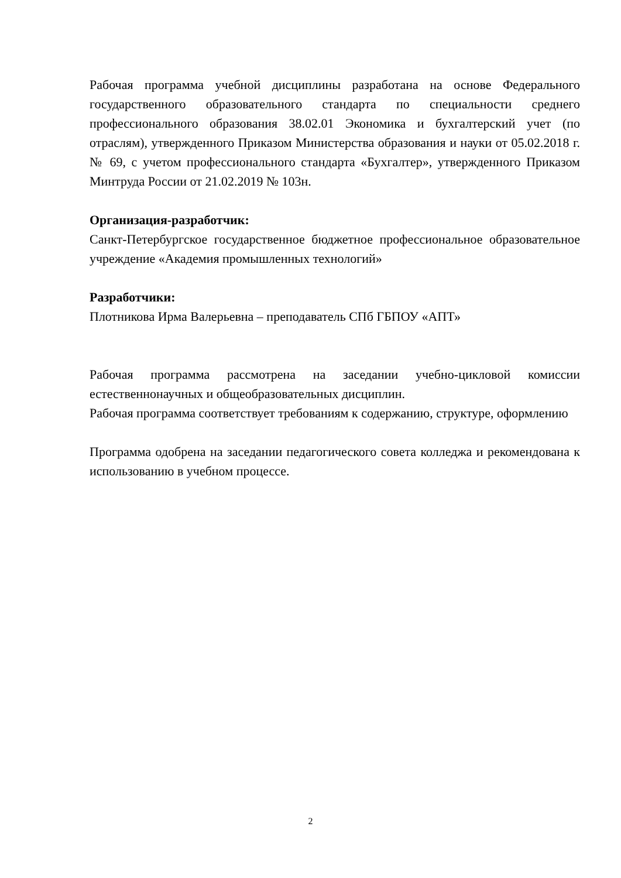Рабочая программа учебной дисциплины разработана на основе Федерального государственного образовательного стандарта по специальности среднего профессионального образования 38.02.01 Экономика и бухгалтерский учет (по отраслям), утвержденного Приказом Министерства образования и науки от 05.02.2018 г. № 69, с учетом профессионального стандарта «Бухгалтер», утвержденного Приказом Минтруда России от 21.02.2019 № 103н.
Организация-разработчик:
Санкт-Петербургское государственное бюджетное профессиональное образовательное учреждение «Академия промышленных технологий»
Разработчики:
Плотникова Ирма Валерьевна – преподаватель СПб ГБПОУ «АПТ»
Рабочая программа рассмотрена на заседании учебно-цикловой комиссии естественнонаучных и общеобразовательных дисциплин.
Рабочая программа соответствует требованиям к содержанию, структуре, оформлению
Программа одобрена на заседании педагогического совета колледжа и рекомендована к использованию в учебном процессе.
2